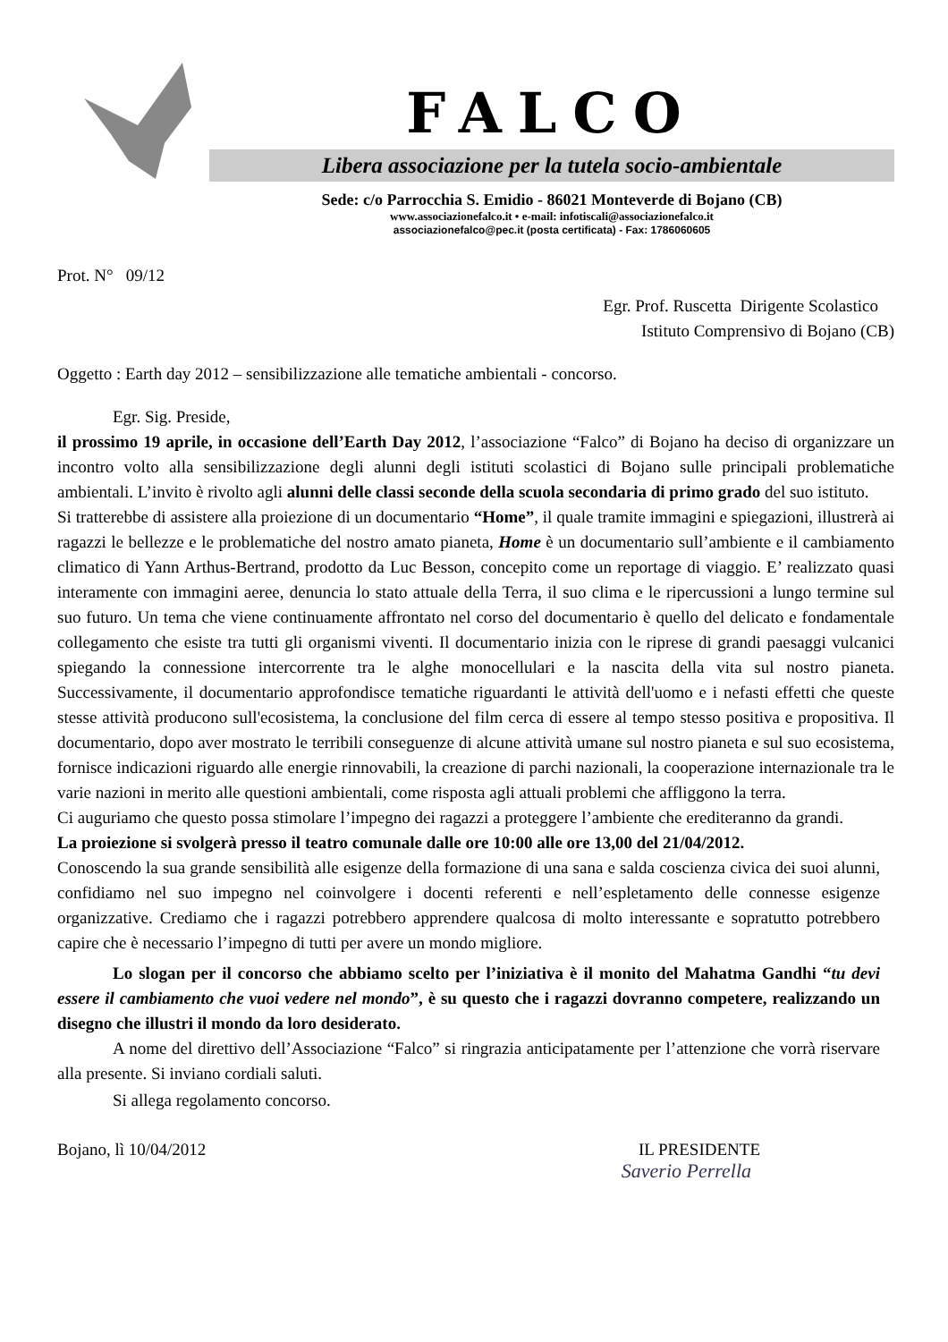FALCO
Libera associazione per la tutela socio-ambientale
Sede: c/o Parrocchia S. Emidio - 86021 Monteverde di Bojano (CB)
www.associazionefalco.it • e-mail: infotiscali@associazionefalco.it
associazionefalco@pec.it (posta certificata) - Fax: 1786060605
Prot. N° 09/12
Egr. Prof. Ruscetta Dirigente Scolastico
Istituto Comprensivo di Bojano (CB)
Oggetto : Earth day 2012 – sensibilizzazione alle tematiche ambientali - concorso.
Egr. Sig. Preside,
il prossimo 19 aprile, in occasione dell’Earth Day 2012, l’associazione “Falco” di Bojano ha deciso di organizzare un incontro volto alla sensibilizzazione degli alunni degli istituti scolastici di Bojano sulle principali problematiche ambientali. L’invito è rivolto agli alunni delle classi seconde della scuola secondaria di primo grado del suo istituto.
Si tratterebbe di assistere alla proiezione di un documentario “Home”, il quale tramite immagini e spiegazioni, illustrerà ai ragazzi le bellezze e le problematiche del nostro amato pianeta, Home è un documentario sull’ambiente e il cambiamento climatico di Yann Arthus-Bertrand, prodotto da Luc Besson, concepito come un reportage di viaggio. E’ realizzato quasi interamente con immagini aeree, denuncia lo stato attuale della Terra, il suo clima e le ripercussioni a lungo termine sul suo futuro. Un tema che viene continuamente affrontato nel corso del documentario è quello del delicato e fondamentale collegamento che esiste tra tutti gli organismi viventi. Il documentario inizia con le riprese di grandi paesaggi vulcanici spiegando la connessione intercorrente tra le alghe monocellulari e la nascita della vita sul nostro pianeta. Successivamente, il documentario approfondisce tematiche riguardanti le attività dell'uomo e i nefasti effetti che queste stesse attività producono sull'ecosistema, la conclusione del film cerca di essere al tempo stesso positiva e propositiva. Il documentario, dopo aver mostrato le terribili conseguenze di alcune attività umane sul nostro pianeta e sul suo ecosistema, fornisce indicazioni riguardo alle energie rinnovabili, la creazione di parchi nazionali, la cooperazione internazionale tra le varie nazioni in merito alle questioni ambientali, come risposta agli attuali problemi che affliggono la terra.
Ci auguriamo che questo possa stimolare l’impegno dei ragazzi a proteggere l’ambiente che erediteranno da grandi.
La proiezione si svolgerà presso il teatro comunale dalle ore 10:00 alle ore 13,00 del 21/04/2012.
Conoscendo la sua grande sensibilità alle esigenze della formazione di una sana e salda coscienza civica dei suoi alunni, confidiamo nel suo impegno nel coinvolgere i docenti referenti e nell’espletamento delle connesse esigenze organizzative. Crediamo che i ragazzi potrebbero apprendere qualcosa di molto interessante e sopratutto potrebbero capire che è necessario l’impegno di tutti per avere un mondo migliore.
Lo slogan per il concorso che abbiamo scelto per l’iniziativa è il monito del Mahatma Gandhi “tu devi essere il cambiamento che vuoi vedere nel mondo”, è su questo che i ragazzi dovranno competere, realizzando un disegno che illustri il mondo da loro desiderato.
A nome del direttivo dell’Associazione “Falco” si ringrazia anticipatamente per l’attenzione che vorrà riservare alla presente. Si inviano cordiali saluti.
Si allega regolamento concorso.
Bojano, lì 10/04/2012 IL PRESIDENTE
Saverio Perrella